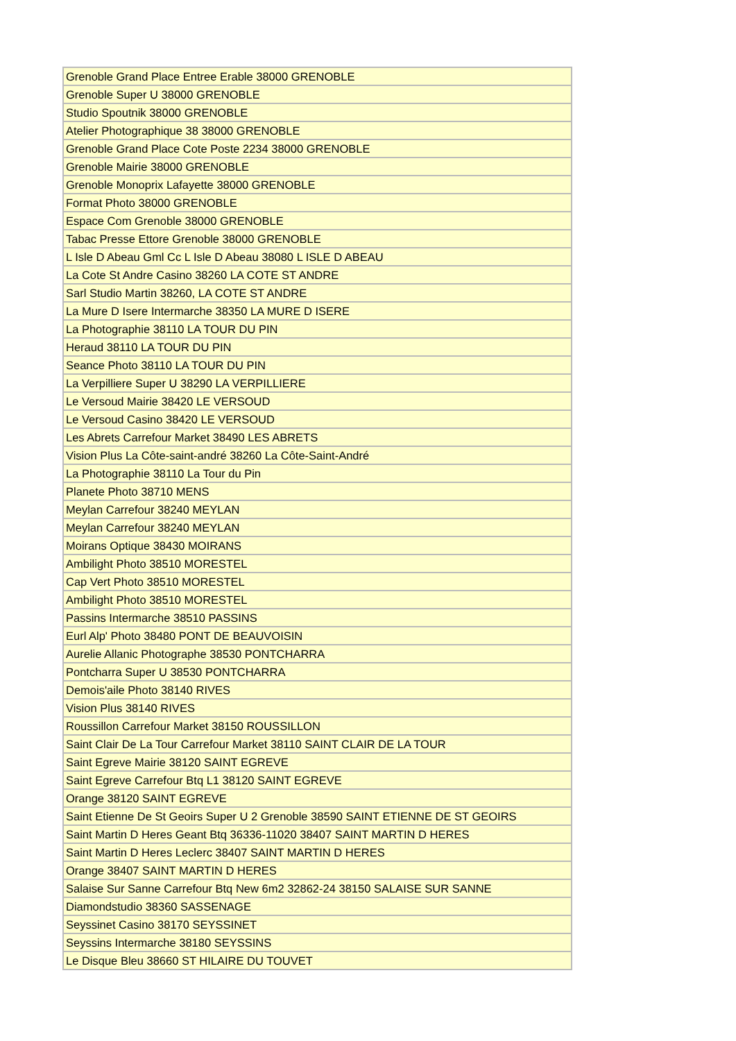| Grenoble Grand Place Entree Erable 38000 GRENOBLE |
| Grenoble Super U 38000 GRENOBLE |
| Studio Spoutnik 38000 GRENOBLE |
| Atelier Photographique 38 38000 GRENOBLE |
| Grenoble Grand Place Cote Poste 2234 38000 GRENOBLE |
| Grenoble Mairie 38000 GRENOBLE |
| Grenoble Monoprix Lafayette 38000 GRENOBLE |
| Format Photo 38000 GRENOBLE |
| Espace Com Grenoble 38000 GRENOBLE |
| Tabac Presse Ettore Grenoble 38000 GRENOBLE |
| L Isle D Abeau Gml Cc L Isle D Abeau 38080 L ISLE D ABEAU |
| La Cote St Andre Casino 38260 LA COTE ST ANDRE |
| Sarl Studio Martin 38260, LA COTE ST ANDRE |
| La Mure D Isere Intermarche 38350 LA MURE D ISERE |
| La Photographie 38110 LA TOUR DU PIN |
| Heraud 38110 LA TOUR DU PIN |
| Seance Photo 38110 LA TOUR DU PIN |
| La Verpilliere Super U 38290 LA VERPILLIERE |
| Le Versoud Mairie 38420 LE VERSOUD |
| Le Versoud Casino 38420 LE VERSOUD |
| Les Abrets Carrefour Market 38490 LES ABRETS |
| Vision Plus La Côte-saint-andré 38260 La Côte-Saint-André |
| La Photographie 38110 La Tour du Pin |
| Planete Photo 38710 MENS |
| Meylan Carrefour 38240 MEYLAN |
| Meylan Carrefour 38240 MEYLAN |
| Moirans Optique 38430 MOIRANS |
| Ambilight Photo 38510 MORESTEL |
| Cap Vert Photo 38510 MORESTEL |
| Ambilight Photo 38510 MORESTEL |
| Passins Intermarche 38510 PASSINS |
| Eurl Alp' Photo 38480 PONT DE BEAUVOISIN |
| Aurelie Allanic Photographe 38530 PONTCHARRA |
| Pontcharra Super U 38530 PONTCHARRA |
| Demois'aile Photo 38140 RIVES |
| Vision Plus 38140 RIVES |
| Roussillon Carrefour Market 38150 ROUSSILLON |
| Saint Clair De La Tour Carrefour Market 38110 SAINT CLAIR DE LA TOUR |
| Saint Egreve Mairie 38120 SAINT EGREVE |
| Saint Egreve Carrefour Btq L1 38120 SAINT EGREVE |
| Orange 38120 SAINT EGREVE |
| Saint Etienne De St Geoirs Super U 2 Grenoble 38590 SAINT ETIENNE DE ST GEOIRS |
| Saint Martin D Heres Geant Btq 36336-11020 38407 SAINT MARTIN D HERES |
| Saint Martin D Heres Leclerc 38407 SAINT MARTIN D HERES |
| Orange 38407 SAINT MARTIN D HERES |
| Salaise Sur Sanne Carrefour Btq New 6m2 32862-24 38150 SALAISE SUR SANNE |
| Diamondstudio 38360 SASSENAGE |
| Seyssinet Casino 38170 SEYSSINET |
| Seyssins Intermarche 38180 SEYSSINS |
| Le Disque Bleu 38660 ST HILAIRE DU TOUVET |